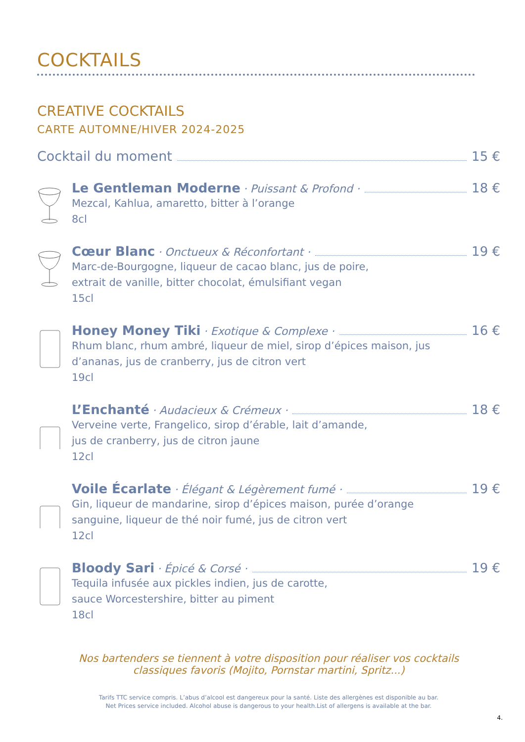COCKTAILS
CREATIVE COCKTAILS
CARTE AUTOMNE/HIVER 2024-2025
Cocktail du moment 15 €
Le Gentleman Moderne · Puissant & Profond · 18 €
Mezcal, Kahlua, amaretto, bitter à l’orange
8cl
Cœur Blanc · Onctueux & Réconfortant · 19 €
Marc-de-Bourgogne, liqueur de cacao blanc, jus de poire,
extrait de vanille, bitter chocolat, émulsifiant vegan
15cl
Honey Money Tiki · Exotique & Complexe · 16 €
Rhum blanc, rhum ambré, liqueur de miel, sirop d’épices maison, jus
d’ananas, jus de cranberry, jus de citron vert
19cl
L’Enchanté · Audacieux & Crémeux · 18 €
Verveine verte, Frangelico, sirop d’érable, lait d’amande,
jus de cranberry, jus de citron jaune
12cl
Voile Écarlate · Élégant & Légèrement fumé · 19 €
Gin, liqueur de mandarine, sirop d’épices maison, purée d’orange
sanguine, liqueur de thé noir fumé, jus de citron vert
12cl
Bloody Sari · Épicé & Corsé · 19 €
Tequila infusée aux pickles indien, jus de carotte,
sauce Worcestershire, bitter au piment
18cl
Nos bartenders se tiennent à votre disposition pour réaliser vos cocktails
classiques favoris (Mojito, Pornstar martini, Spritz...)
Tarifs TTC service compris. L’abus d’alcool est dangereux pour la santé. Liste des allergènes est disponible au bar.
Net Prices service included. Alcohol abuse is dangerous to your health.List of allergens is available at the bar.
4.